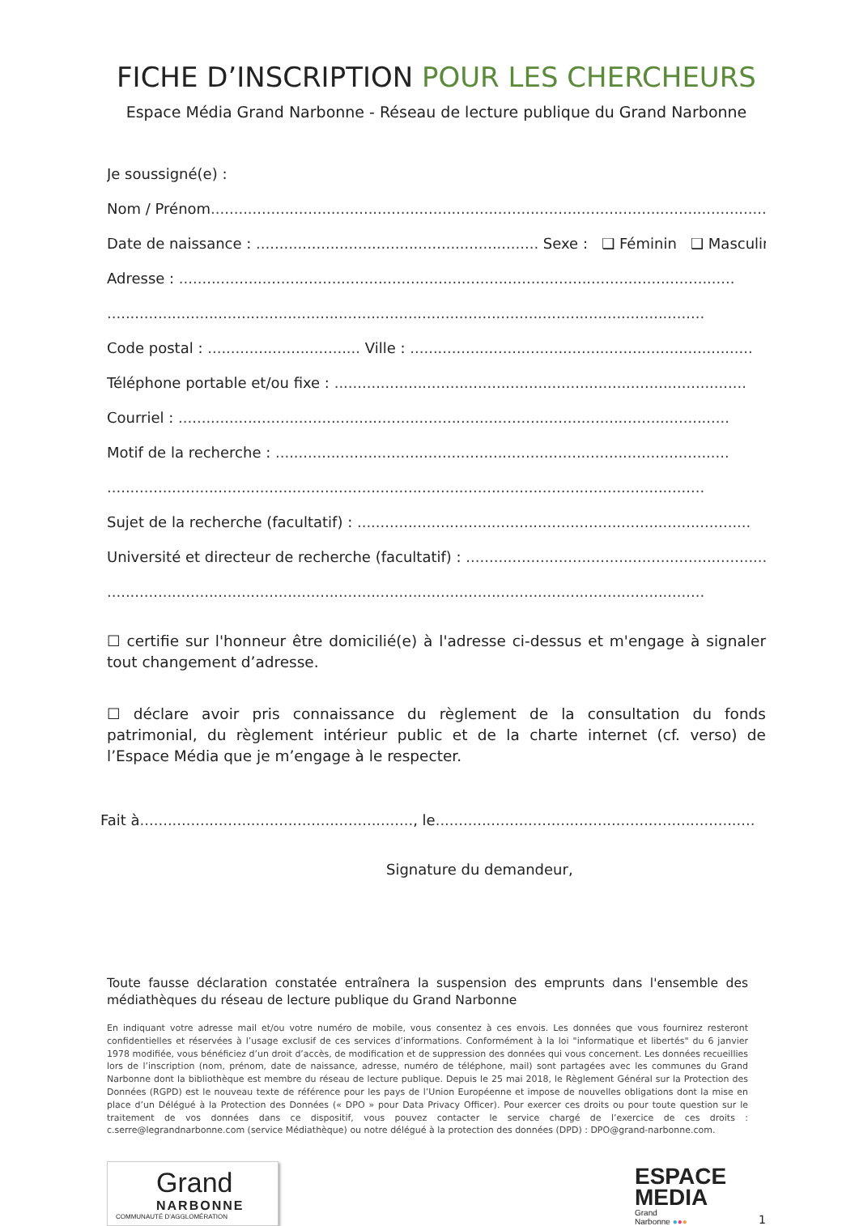FICHE D’INSCRIPTION POUR LES CHERCHEURS
Espace Média Grand Narbonne - Réseau de lecture publique du Grand Narbonne
Je soussigné(e) :
Nom / Prénom............................................................................................................................
Date de naissance : ............................................................. Sexe : ❑ Féminin ❑ Masculin
Adresse : ........................................................................................................................
.................................................................................................................................
Code postal : ................................. Ville : ..........................................................................
Téléphone portable et/ou fixe : .........................................................................................
Courriel : .......................................................................................................................
Motif de la recherche : ..................................................................................................
.................................................................................................................................
Sujet de la recherche (facultatif) : .....................................................................................
Université et directeur de recherche (facultatif) : ........................................................................
.................................................................................................................................
☐ certifie sur l'honneur être domicilié(e) à l'adresse ci-dessus et m'engage à signaler tout changement d’adresse.
☐ déclare avoir pris connaissance du règlement de la consultation du fonds patrimonial, du règlement intérieur public et de la charte internet (cf. verso) de l’Espace Média que je m’engage à le respecter.
Fait à..........................................................., le.....................................................................
Signature du demandeur,
Toute fausse déclaration constatée entraînera la suspension des emprunts dans l'ensemble des médiathèques du réseau de lecture publique du Grand Narbonne
En indiquant votre adresse mail et/ou votre numéro de mobile, vous consentez à ces envois. Les données que vous fournirez resteront confidentielles et réservées à l’usage exclusif de ces services d’informations. Conformément à la loi "informatique et libertés" du 6 janvier 1978 modifiée, vous bénéficiez d’un droit d’accès, de modification et de suppression des données qui vous concernent. Les données recueillies lors de l’inscription (nom, prénom, date de naissance, adresse, numéro de téléphone, mail) sont partagées avec les communes du Grand Narbonne dont la bibliothèque est membre du réseau de lecture publique. Depuis le 25 mai 2018, le Règlement Général sur la Protection des Données (RGPD) est le nouveau texte de référence pour les pays de l’Union Européenne et impose de nouvelles obligations dont la mise en place d’un Délégué à la Protection des Données (« DPO » pour Data Privacy Officer). Pour exercer ces droits ou pour toute question sur le traitement de vos données dans ce dispositif, vous pouvez contacter le service chargé de l’exercice de ces droits : c.serre@legrandnarbonne.com (service Médiathèque) ou notre délégué à la protection des données (DPD) : DPO@grand-narbonne.com.
Grand
NARBONNE
COMMUNAUTÉ D’AGGLOMÉRATION
ESPACE
MEDIA
Grand
Narbonne ●●●
1